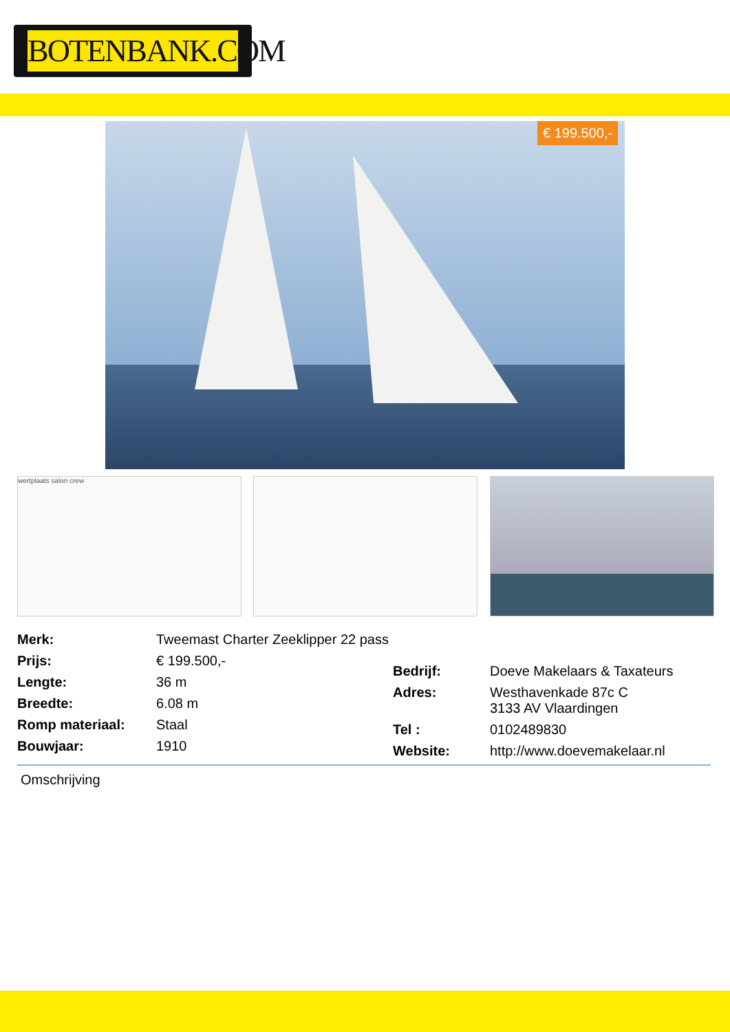BOTENBANK.COM
€ 199.500,-
wertplaats salon crew
| Merk: | Tweemast Charter Zeeklipper 22 pass |
| Prijs: | € 199.500,- |
| Lengte: | 36 m |
| Breedte: | 6.08 m |
| Romp materiaal: | Staal |
| Bouwjaar: | 1910 |
| Bedrijf: | Doeve Makelaars & Taxateurs |
| Adres: | Westhavenkade 87c C 3133 AV Vlaardingen |
| Tel : | 0102489830 |
| Website: | http://www.doevemakelaar.nl |
Omschrijving